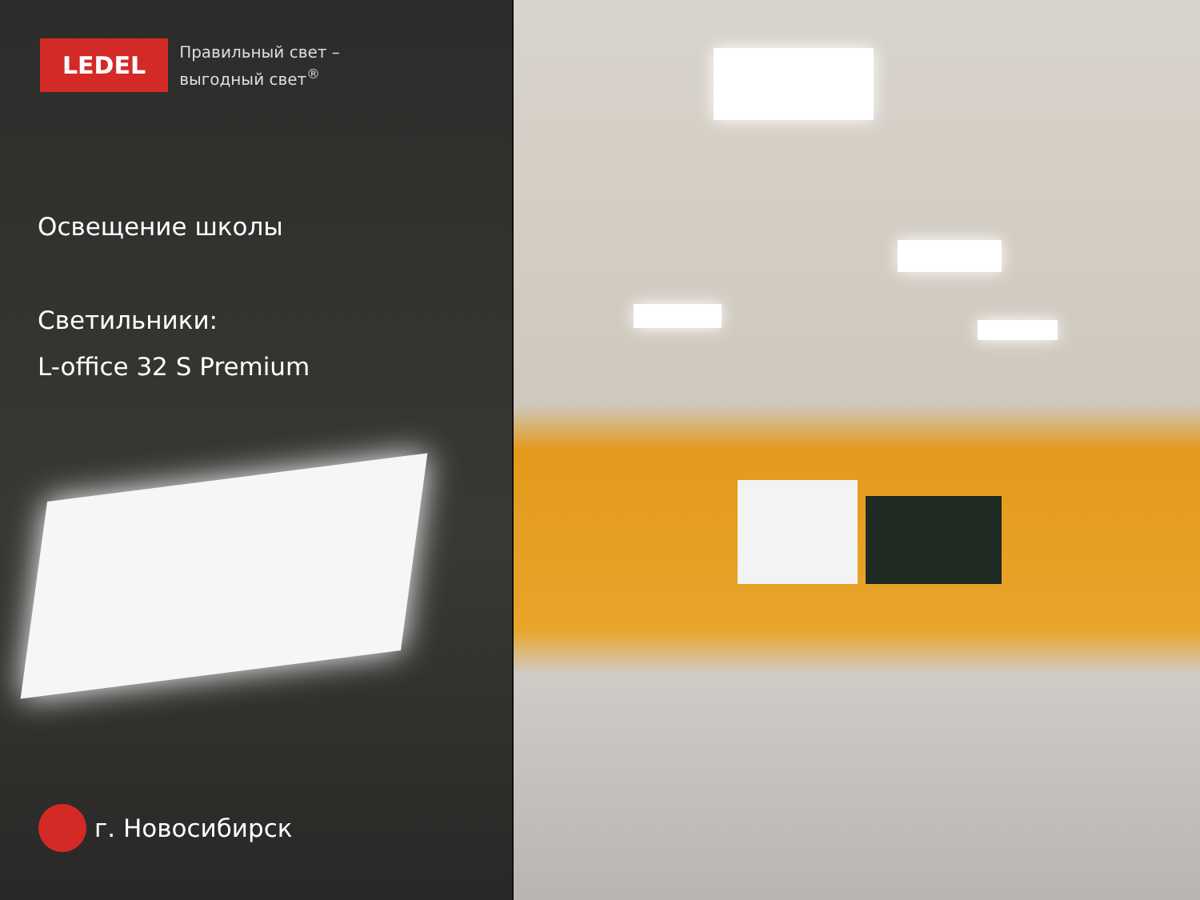LEDEL
Правильный свет –
выгодный свет<sup>®</sup>
Освещение школы
Светильники:
L-office 32 S Premium
г. Новосибирск